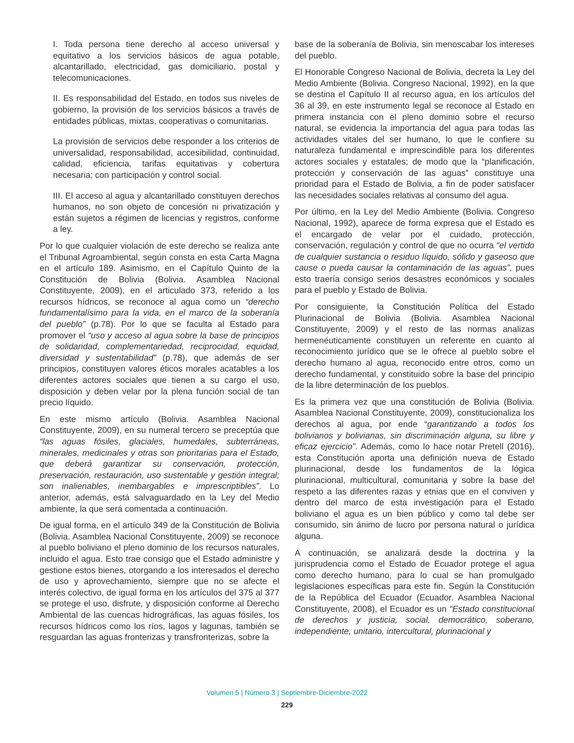I. Toda persona tiene derecho al acceso universal y equitativo a los servicios básicos de agua potable, alcantarillado, electricidad, gas domiciliario, postal y telecomunicaciones.
II. Es responsabilidad del Estado, en todos sus niveles de gobierno, la provisión de los servicios básicos a través de entidades públicas, mixtas, cooperativas o comunitarias.
La provisión de servicios debe responder a los criterios de universalidad, responsabilidad, accesibilidad, continuidad, calidad, eficiencia, tarifas equitativas y cobertura necesaria; con participación y control social.
III. El acceso al agua y alcantarillado constituyen derechos humanos, no son objeto de concesión ni privatización y están sujetos a régimen de licencias y registros, conforme a ley.
Por lo que cualquier violación de este derecho se realiza ante el Tribunal Agroambiental, según consta en esta Carta Magna en el artículo 189. Asimismo, en el Capítulo Quinto de la Constitución de Bolivia (Bolivia. Asamblea Nacional Constituyente, 2009), en el articulado 373, referido a los recursos hídricos, se reconoce al agua como un “derecho fundamentalísimo para la vida, en el marco de la soberanía del pueblo” (p.78). Por lo que se faculta al Estado para promover el “uso y acceso al agua sobre la base de principios de solidaridad, complementariedad, reciprocidad, equidad, diversidad y sustentabilidad” (p.78), que además de ser principios, constituyen valores éticos morales acatables a los diferentes actores sociales que tienen a su cargo el uso, disposición y deben velar por la plena función social de tan precio líquido.
En este mismo artículo (Bolivia. Asamblea Nacional Constituyente, 2009), en su numeral tercero se preceptúa que “las aguas fósiles, glaciales, humedales, subterráneas, minerales, medicinales y otras son prioritarias para el Estado, que deberá garantizar su conservación, protección, preservación, restauración, uso sustentable y gestión integral; son inalienables, inembargables e imprescriptibles”. Lo anterior, además, está salvaguardado en la Ley del Medio ambiente, la que será comentada a continuación.
De igual forma, en el artículo 349 de la Constitución de Bolivia (Bolivia. Asamblea Nacional Constituyente, 2009) se reconoce al pueblo boliviano el pleno dominio de los recursos naturales, incluido el agua. Esto trae consigo que el Estado administre y gestione estos bienes, otorgando a los interesados el derecho de uso y aprovechamiento, siempre que no se afecte el interés colectivo, de igual forma en los artículos del 375 al 377 se protege el uso, disfrute, y disposición conforme al Derecho Ambiental de las cuencas hidrográficas, las aguas fósiles, los recursos hídricos como los ríos, lagos y lagunas, también se resguardan las aguas fronterizas y transfronterizas, sobre la
base de la soberanía de Bolivia, sin menoscabar los intereses del pueblo.
El Honorable Congreso Nacional de Bolivia, decreta la Ley del Medio Ambiente (Bolivia. Congreso Nacional, 1992), en la que se destina el Capítulo II al recurso agua, en los artículos del 36 al 39, en este instrumento legal se reconoce al Estado en primera instancia con el pleno dominio sobre el recurso natural, se evidencia la importancia del agua para todas las actividades vitales del ser humano, lo que le confiere su naturaleza fundamental e imprescindible para los diferentes actores sociales y estatales; de modo que la “planificación, protección y conservación de las aguas” constituye una prioridad para el Estado de Bolivia, a fin de poder satisfacer las necesidades sociales relativas al consumo del agua.
Por último, en la Ley del Medio Ambiente (Bolivia. Congreso Nacional, 1992), aparece de forma expresa que el Estado es el encargado de velar por el cuidado, protección, conservación, regulación y control de que no ocurra “el vertido de cualquier sustancia o residuo líquido, sólido y gaseoso que cause o pueda causar la contaminación de las aguas”, pues esto traería consigo serios desastres económicos y sociales para el pueblo y Estado de Bolivia.
Por consiguiente, la Constitución Política del Estado Plurinacional de Bolivia (Bolivia. Asamblea Nacional Constituyente, 2009) y el resto de las normas analizas hermenéuticamente constituyen un referente en cuanto al reconocimiento jurídico que se le ofrece al pueblo sobre el derecho humano al agua, reconocido entre otros, como un derecho fundamental, y constituido sobre la base del principio de la libre determinación de los pueblos.
Es la primera vez que una constitución de Bolivia (Bolivia. Asamblea Nacional Constituyente, 2009), constitucionaliza los derechos al agua, por ende “garantizando a todos los bolivianos y bolivianas, sin discriminación alguna, su libre y eficaz ejercicio”. Además, como lo hace notar Pretell (2016), esta Constitución aporta una definición nueva de Estado plurinacional, desde los fundamentos de la lógica plurinacional, multicultural, comunitaria y sobre la base del respeto a las diferentes razas y etnias que en el conviven y dentro del marco de esta investigación para el Estado boliviano el agua es un bien público y como tal debe ser consumido, sin ánimo de lucro por persona natural o jurídica alguna.
A continuación, se analizará desde la doctrina y la jurisprudencia como el Estado de Ecuador protege el agua como derecho humano, para lo cual se han promulgado legislaciones específicas para este fin. Según la Constitución de la República del Ecuador (Ecuador. Asamblea Nacional Constituyente, 2008), el Ecuador es un “Estado constitucional de derechos y justicia, social, democrático, soberano, independiente, unitario, intercultural, plurinacional y
Volumen 5 | Número 3 | Septiembre-Diciembre-2022
229